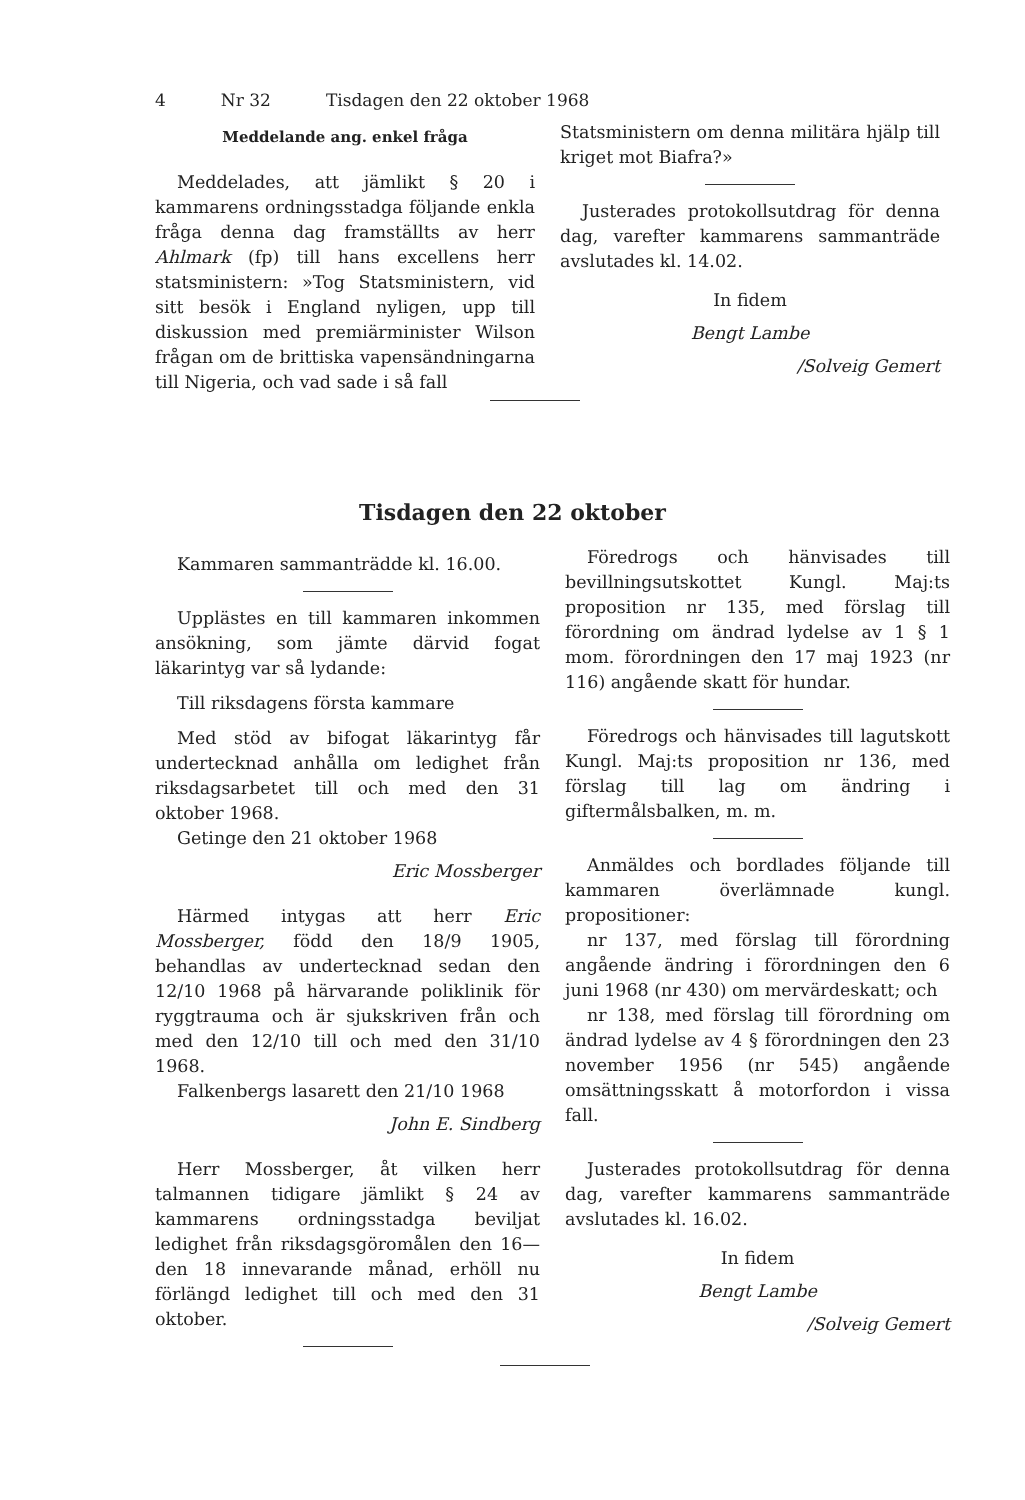4 Nr 32 Tisdagen den 22 oktober 1968
Meddelande ang. enkel fråga
Meddelades, att jämlikt § 20 i kammarens ordningsstadga följande enkla fråga denna dag framställts av herr Ahlmark (fp) till hans excellens herr statsministern: »Tog Statsministern, vid sitt besök i England nyligen, upp till diskussion med premiärminister Wilson frågan om de brittiska vapensändningarna till Nigeria, och vad sade i så fall
Statsministern om denna militära hjälp till kriget mot Biafra?»
Justerades protokollsutdrag för denna dag, varefter kammarens sammanträde avslutades kl. 14.02.
In fidem
Bengt Lambe
/Solveig Gemert
Tisdagen den 22 oktober
Kammaren sammanträdde kl. 16.00.
Upplästes en till kammaren inkommen ansökning, som jämte därvid fogat läkarintyg var så lydande:
Till riksdagens första kammare
Med stöd av bifogat läkarintyg får undertecknad anhålla om ledighet från riksdagsarbetet till och med den 31 oktober 1968.
Getinge den 21 oktober 1968
Eric Mossberger
Härmed intygas att herr Eric Mossberger, född den 18/9 1905, behandlas av undertecknad sedan den 12/10 1968 på härvarande poliklinik för ryggtrauma och är sjukskriven från och med den 12/10 till och med den 31/10 1968.
Falkenbergs lasarett den 21/10 1968
John E. Sindberg
Herr Mossberger, åt vilken herr talmannen tidigare jämlikt § 24 av kammarens ordningsstadga beviljat ledighet från riksdagsgöromålen den 16—den 18 innevarande månad, erhöll nu förlängd ledighet till och med den 31 oktober.
Föredrogs och hänvisades till bevillningsutskottet Kungl. Maj:ts proposition nr 135, med förslag till förordning om ändrad lydelse av 1 § 1 mom. förordningen den 17 maj 1923 (nr 116) angående skatt för hundar.
Föredrogs och hänvisades till lagutskott Kungl. Maj:ts proposition nr 136, med förslag till lag om ändring i giftermålsbalken, m. m.
Anmäldes och bordlades följande till kammaren överlämnade kungl. propositioner:
nr 137, med förslag till förordning angående ändring i förordningen den 6 juni 1968 (nr 430) om mervärdeskatt; och
nr 138, med förslag till förordning om ändrad lydelse av 4 § förordningen den 23 november 1956 (nr 545) angående omsättningsskatt å motorfordon i vissa fall.
Justerades protokollsutdrag för denna dag, varefter kammarens sammanträde avslutades kl. 16.02.
In fidem
Bengt Lambe
/Solveig Gemert